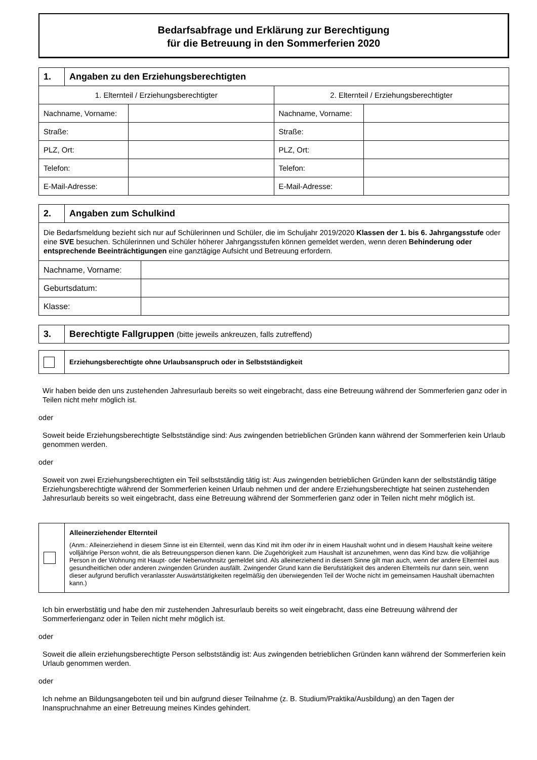Bedarfsabfrage und Erklärung zur Berechtigung
für die Betreuung in den Sommerferien 2020
| 1. | Angaben zu den Erziehungsberechtigten |
| 1. Elternteil / Erziehungsberechtigter | | 2. Elternteil / Erziehungsberechtigter | |
| Nachname, Vorname: | | Nachname, Vorname: | |
| Straße: | | Straße: | |
| PLZ, Ort: | | PLZ, Ort: | |
| Telefon: | | Telefon: | |
| E-Mail-Adresse: | | E-Mail-Adresse: | |
| 2. | Angaben zum Schulkind |
| Die Bedarfsmeldung bezieht sich nur auf Schülerinnen und Schüler, die im Schuljahr 2019/2020 Klassen der 1. bis 6. Jahrgangsstufe oder eine SVE besuchen. Schülerinnen und Schüler höherer Jahrgangsstufen können gemeldet werden, wenn deren Behinderung oder entsprechende Beeinträchtigungen eine ganztägige Aufsicht und Betreuung erfordern. | |
| Nachname, Vorname: | |
| Geburtsdatum: | |
| Klasse: | |
| 3. | Berechtigte Fallgruppen (bitte jeweils ankreuzen, falls zutreffend) |
| | Erziehungsberechtigte ohne Urlaubsanspruch oder in Selbstständigkeit |
Wir haben beide den uns zustehenden Jahresurlaub bereits so weit eingebracht, dass eine Betreuung während der Sommerferien ganz oder in Teilen nicht mehr möglich ist.
oder
Soweit beide Erziehungsberechtigte Selbstständige sind: Aus zwingenden betrieblichen Gründen kann während der Sommerferien kein Urlaub genommen werden.
oder
Soweit von zwei Erziehungsberechtigten ein Teil selbstständig tätig ist: Aus zwingenden betrieblichen Gründen kann der selbstständig tätige Erziehungsberechtigte während der Sommerferien keinen Urlaub nehmen und der andere Erziehungsberechtigte hat seinen zustehenden Jahresurlaub bereits so weit eingebracht, dass eine Betreuung während der Sommerferien ganz oder in Teilen nicht mehr möglich ist.
| | Alleinerziehender Elternteil (Anm.: Alleinerziehend in diesem Sinne ist ein Elternteil, wenn das Kind mit ihm oder ihr in einem Haushalt wohnt und in diesem Haushalt keine weitere volljährige Person wohnt, die als Betreuungsperson dienen kann. Die Zugehörigkeit zum Haushalt ist anzunehmen, wenn das Kind bzw. die volljährige Person in der Wohnung mit Haupt- oder Nebenwohnsitz gemeldet sind. Als alleinerziehend in diesem Sinne gilt man auch, wenn der andere Elternteil aus gesundheitlichen oder anderen zwingenden Gründen ausfällt. Zwingender Grund kann die Berufstätigkeit des anderen Elternteils nur dann sein, wenn dieser aufgrund beruflich veranlasster Auswärtstätigkeiten regelmäßig den überwiegenden Teil der Woche nicht im gemeinsamen Haushalt übernachten kann.) |
Ich bin erwerbstätig und habe den mir zustehenden Jahresurlaub bereits so weit eingebracht, dass eine Betreuung während der Sommerferienganz oder in Teilen nicht mehr möglich ist.
oder
Soweit die allein erziehungsberechtigte Person selbstständig ist: Aus zwingenden betrieblichen Gründen kann während der Sommerferien kein Urlaub genommen werden.
oder
Ich nehme an Bildungsangeboten teil und bin aufgrund dieser Teilnahme (z. B. Studium/Praktika/Ausbildung) an den Tagen der Inanspruchnahme an einer Betreuung meines Kindes gehindert.